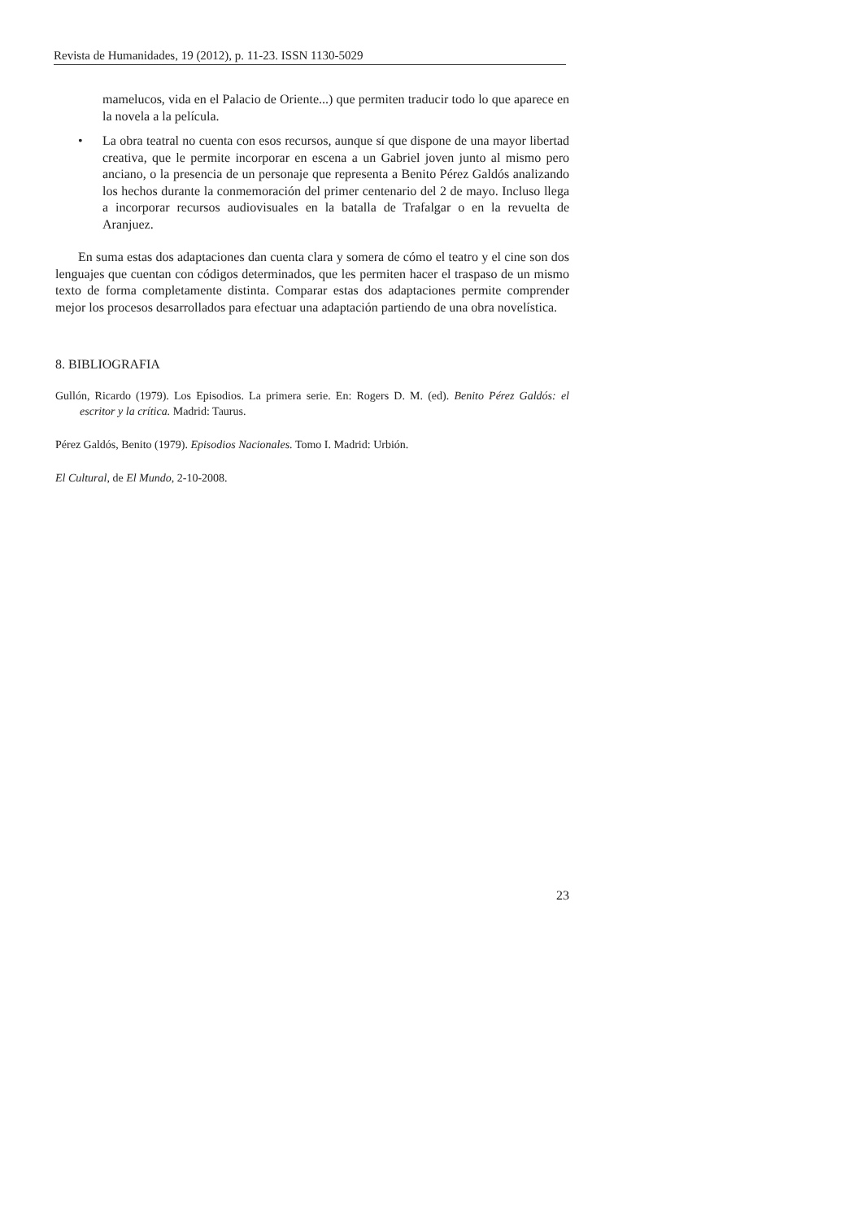Revista de Humanidades, 19 (2012), p. 11-23. ISSN 1130-5029
mamelucos, vida en el Palacio de Oriente...) que permiten traducir todo lo que aparece en la novela a la película.
• La obra teatral no cuenta con esos recursos, aunque sí que dispone de una mayor libertad creativa, que le permite incorporar en escena a un Gabriel joven junto al mismo pero anciano, o la presencia de un personaje que representa a Benito Pérez Galdós analizando los hechos durante la conmemoración del primer centenario del 2 de mayo. Incluso llega a incorporar recursos audiovisuales en la batalla de Trafalgar o en la revuelta de Aranjuez.
En suma estas dos adaptaciones dan cuenta clara y somera de cómo el teatro y el cine son dos lenguajes que cuentan con códigos determinados, que les permiten hacer el traspaso de un mismo texto de forma completamente distinta. Comparar estas dos adaptaciones permite comprender mejor los procesos desarrollados para efectuar una adaptación partiendo de una obra novelística.
8. BIBLIOGRAFIA
Gullón, Ricardo (1979). Los Episodios. La primera serie. En: Rogers D. M. (ed). Benito Pérez Galdós: el escritor y la crítica. Madrid: Taurus.
Pérez Galdós, Benito (1979). Episodios Nacionales. Tomo I. Madrid: Urbión.
El Cultural, de El Mundo, 2-10-2008.
23